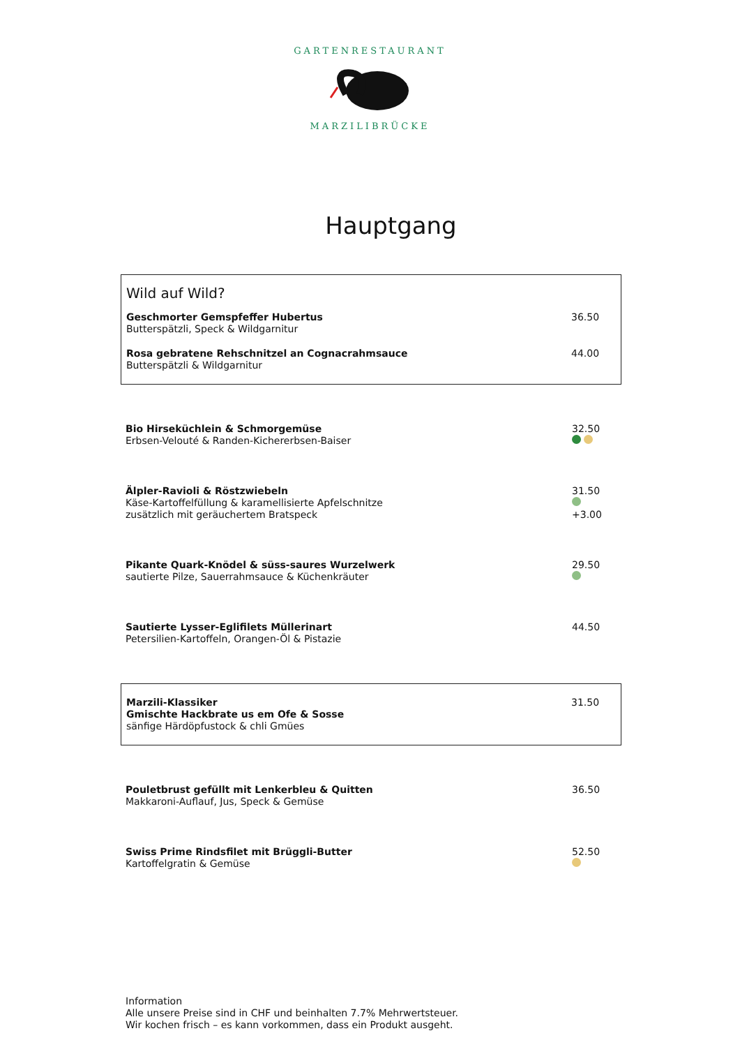GARTENRESTAURANT
MARZILIBRÜCKE
Hauptgang
Wild auf Wild?
Geschmorter Gemspfeffer Hubertus
Butterspätzli, Speck & Wildgarnitur
36.50
Rosa gebratene Rehschnitzel an Cognacrahmsauce
Butterspätzli & Wildgarnitur
44.00
Bio Hirseküchlein & Schmorgemüse
Erbsen-Velouté & Randen-Kichererbsen-Baiser
32.50
Älpler-Ravioli & Röstzwiebeln
Käse-Kartoffelfüllung & karamellisierte Apfelschnitze
zusätzlich mit geräuchertem Bratspeck
31.50
+3.00
Pikante Quark-Knödel & süss-saures Wurzelwerk
sautierte Pilze, Sauerrahmsauce & Küchenkräuter
29.50
Sautierte Lysser-Eglifilets Müllerinart
Petersilien-Kartoffeln, Orangen-Öl & Pistazie
44.50
Marzili-Klassiker
Gmischte Hackbrate us em Ofe & Sosse
sänfige Härdöpfustock & chli Gmües
31.50
Pouletbrust gefüllt mit Lenkerbleu & Quitten
Makkaroni-Auflauf, Jus, Speck & Gemüse
36.50
Swiss Prime Rindsfilet mit Brüggli-Butter
Kartoffelgratin & Gemüse
52.50
Information
Alle unsere Preise sind in CHF und beinhalten 7.7% Mehrwertsteuer.
Wir kochen frisch – es kann vorkommen, dass ein Produkt ausgeht.